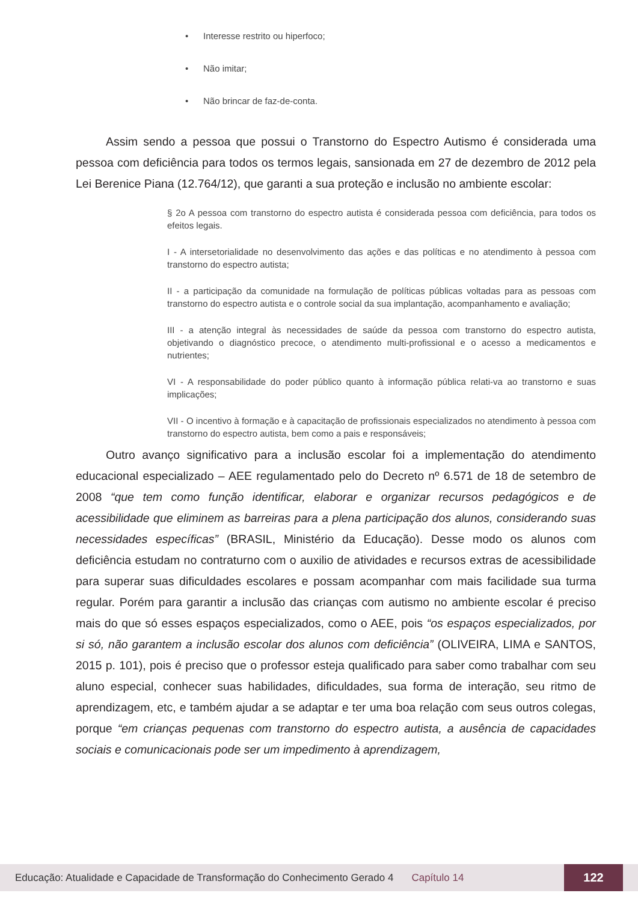• Interesse restrito ou hiperfoco;
• Não imitar;
• Não brincar de faz-de-conta.
Assim sendo a pessoa que possui o Transtorno do Espectro Autismo é considerada uma pessoa com deficiência para todos os termos legais, sansionada em 27 de dezembro de 2012 pela Lei Berenice Piana (12.764/12), que garanti a sua proteção e inclusão no ambiente escolar:
§ 2o A pessoa com transtorno do espectro autista é considerada pessoa com deficiência, para todos os efeitos legais.
I - A intersetorialidade no desenvolvimento das ações e das políticas e no atendimento à pessoa com transtorno do espectro autista;
II - a participação da comunidade na formulação de políticas públicas voltadas para as pessoas com transtorno do espectro autista e o controle social da sua implantação, acompanhamento e avaliação;
III - a atenção integral às necessidades de saúde da pessoa com transtorno do espectro autista, objetivando o diagnóstico precoce, o atendimento multi-profissional e o acesso a medicamentos e nutrientes;
VI - A responsabilidade do poder público quanto à informação pública relati-va ao transtorno e suas implicações;
VII - O incentivo à formação e à capacitação de profissionais especializados no atendimento à pessoa com transtorno do espectro autista, bem como a pais e responsáveis;
Outro avanço significativo para a inclusão escolar foi a implementação do atendimento educacional especializado – AEE regulamentado pelo do Decreto nº 6.571 de 18 de setembro de 2008 “que tem como função identificar, elaborar e organizar recursos pedagógicos e de acessibilidade que eliminem as barreiras para a plena participação dos alunos, considerando suas necessidades específicas” (BRASIL, Ministério da Educação). Desse modo os alunos com deficiência estudam no contraturno com o auxilio de atividades e recursos extras de acessibilidade para superar suas dificuldades escolares e possam acompanhar com mais facilidade sua turma regular. Porém para garantir a inclusão das crianças com autismo no ambiente escolar é preciso mais do que só esses espaços especializados, como o AEE, pois “os espaços especializados, por si só, não garantem a inclusão escolar dos alunos com deficiência” (OLIVEIRA, LIMA e SANTOS, 2015 p. 101), pois é preciso que o professor esteja qualificado para saber como trabalhar com seu aluno especial, conhecer suas habilidades, dificuldades, sua forma de interação, seu ritmo de aprendizagem, etc, e também ajudar a se adaptar e ter uma boa relação com seus outros colegas, porque “em crianças pequenas com transtorno do espectro autista, a ausência de capacidades sociais e comunicacionais pode ser um impedimento à aprendizagem,
Educação: Atualidade e Capacidade de Transformação do Conhecimento Gerado 4 Capítulo 14 122